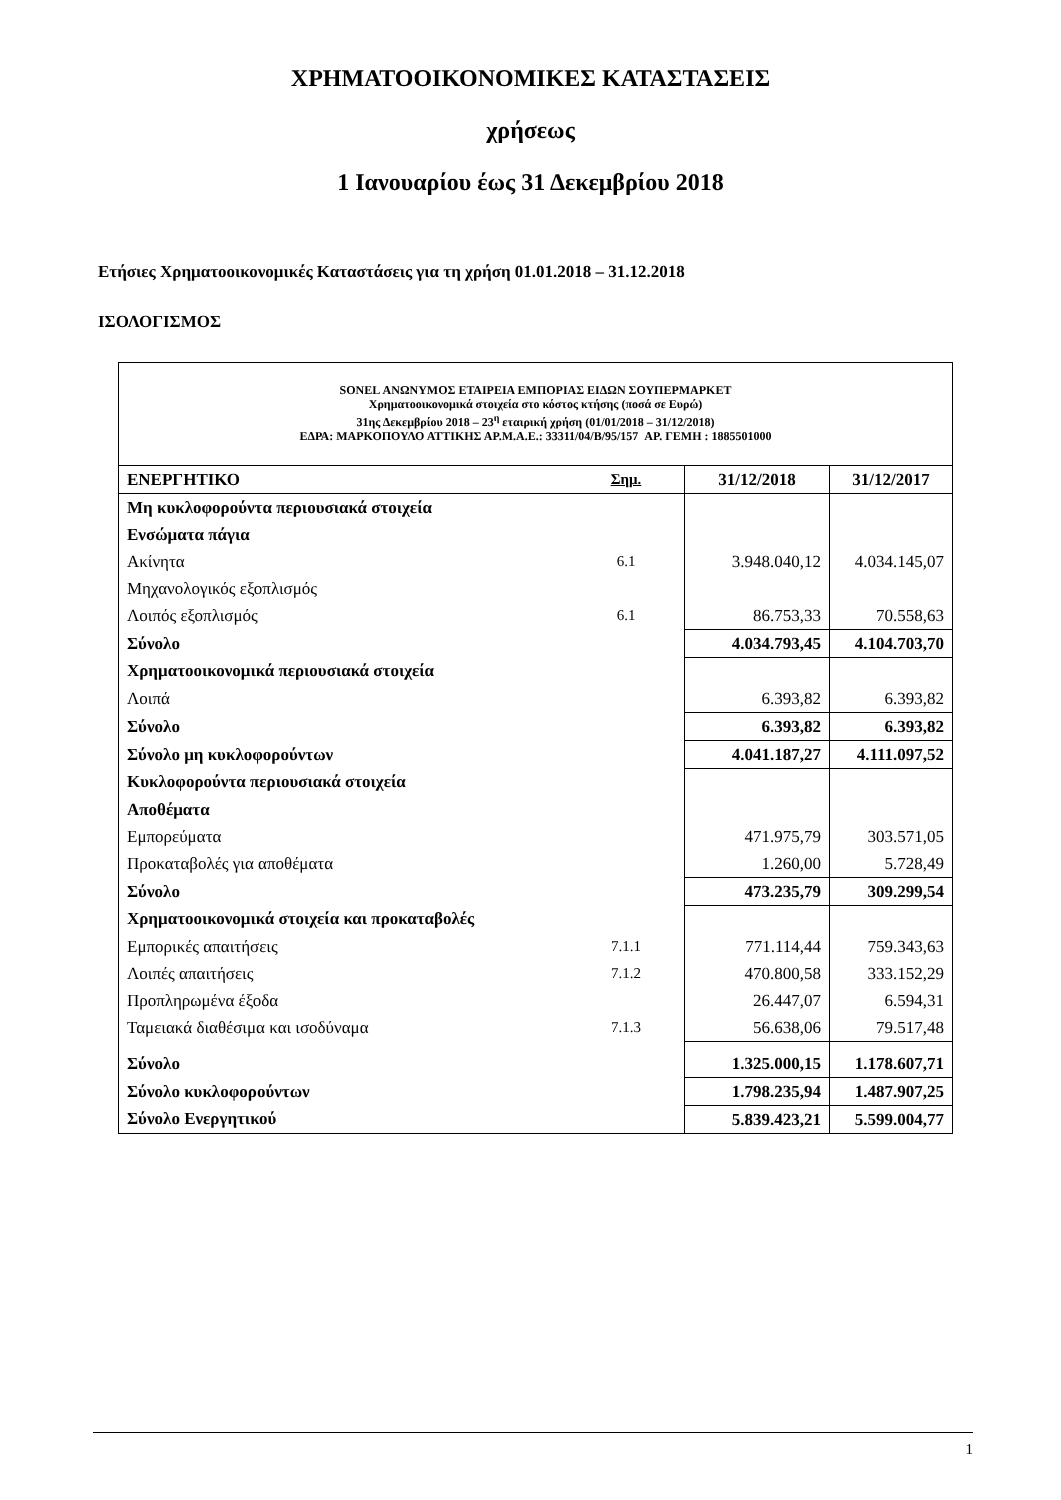ΧΡΗΜΑΤΟΟΙΚΟΝΟΜΙΚΕΣ ΚΑΤΑΣΤΑΣΕΙΣ
χρήσεως
1 Ιανουαρίου έως 31 Δεκεμβρίου 2018
Ετήσιες Χρηματοοικονομικές Καταστάσεις για τη χρήση 01.01.2018 – 31.12.2018
ΙΣΟΛΟΓΙΣΜΟΣ
SONEL ΑΝΩΝΥΜΟΣ ΕΤΑΙΡΕΙΑ ΕΜΠΟΡΙΑΣ ΕΙΔΩΝ ΣΟΥΠΕΡΜΑΡΚΕΤ
Χρηματοοικονομικά στοιχεία στο κόστος κτήσης (ποσά σε Ευρώ)
31ης Δεκεμβρίου 2018 – 23<sup>η</sup> εταιρική χρήση (01/01/2018 – 31/12/2018)
ΕΔΡΑ: ΜΑΡΚΟΠΟΥΛΟ ΑΤΤΙΚΗΣ ΑΡ.Μ.Α.Ε.: 33311/04/Β/95/157 ΑΡ. ΓΕΜΗ : 1885501000
| ΕΝΕΡΓΗΤΙΚΟ | Σημ. | 31/12/2018 | 31/12/2017 |
| --- | --- | --- | --- |
| Μη κυκλοφορούντα περιουσιακά στοιχεία | | | |
| Ενσώματα πάγια | | | |
| Ακίνητα | 6.1 | 3.948.040,12 | 4.034.145,07 |
| Μηχανολογικός εξοπλισμός | | | |
| Λοιπός εξοπλισμός | 6.1 | 86.753,33 | 70.558,63 |
| Σύνολο | | 4.034.793,45 | 4.104.703,70 |
| Χρηματοοικονομικά περιουσιακά στοιχεία | | | |
| Λοιπά | | 6.393,82 | 6.393,82 |
| Σύνολο | | 6.393,82 | 6.393,82 |
| Σύνολο μη κυκλοφορούντων | | 4.041.187,27 | 4.111.097,52 |
| Κυκλοφορούντα περιουσιακά στοιχεία | | | |
| Αποθέματα | | | |
| Εμπορεύματα | | 471.975,79 | 303.571,05 |
| Προκαταβολές για αποθέματα | | 1.260,00 | 5.728,49 |
| Σύνολο | | 473.235,79 | 309.299,54 |
| Χρηματοοικονομικά στοιχεία και προκαταβολές | | | |
| Εμπορικές απαιτήσεις | 7.1.1 | 771.114,44 | 759.343,63 |
| Λοιπές απαιτήσεις | 7.1.2 | 470.800,58 | 333.152,29 |
| Προπληρωμένα έξοδα | | 26.447,07 | 6.594,31 |
| Ταμειακά διαθέσιμα και ισοδύναμα | 7.1.3 | 56.638,06 | 79.517,48 |
| Σύνολο | | 1.325.000,15 | 1.178.607,71 |
| Σύνολο κυκλοφορούντων | | 1.798.235,94 | 1.487.907,25 |
| Σύνολο Ενεργητικού | | 5.839.423,21 | 5.599.004,77 |
1